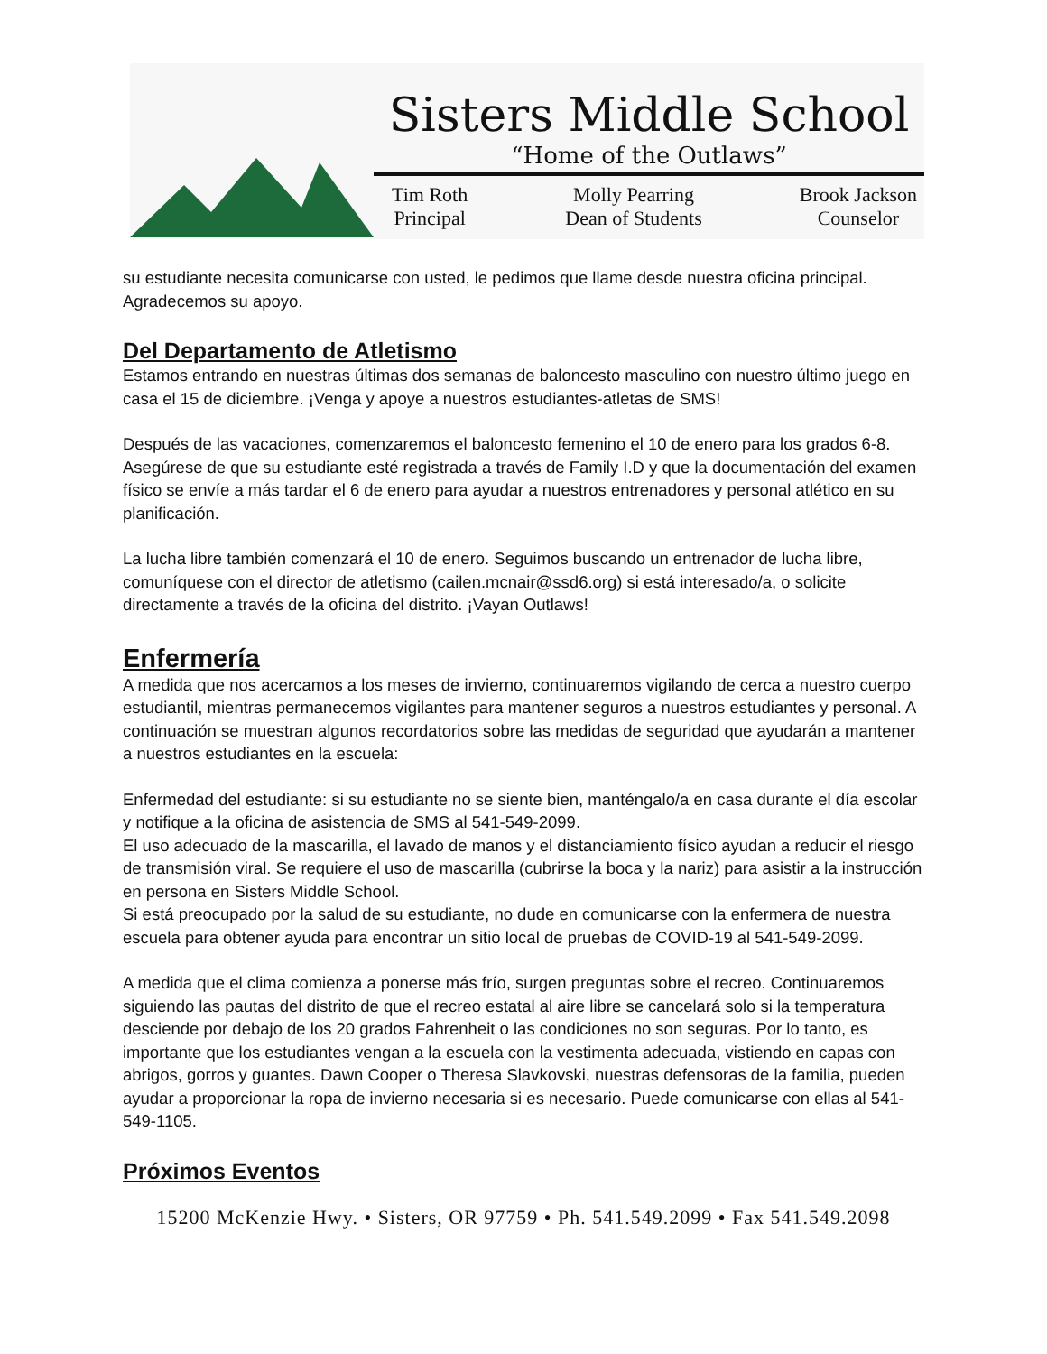Sisters Middle School
“Home of the Outlaws”
Tim Roth
Principal
Molly Pearring
Dean of Students
Brook Jackson
Counselor
su estudiante necesita comunicarse con usted, le pedimos que llame desde nuestra oficina principal. Agradecemos su apoyo.
Del Departamento de Atletismo
Estamos entrando en nuestras últimas dos semanas de baloncesto masculino con nuestro último juego en casa el 15 de diciembre. ¡Venga y apoye a nuestros estudiantes-atletas de SMS!
Después de las vacaciones, comenzaremos el baloncesto femenino el 10 de enero para los grados 6-8. Asegúrese de que su estudiante esté registrada a través de Family I.D y que la documentación del examen físico se envíe a más tardar el 6 de enero para ayudar a nuestros entrenadores y personal atlético en su planificación.
La lucha libre también comenzará el 10 de enero. Seguimos buscando un entrenador de lucha libre, comuníquese con el director de atletismo (cailen.mcnair@ssd6.org) si está interesado/a, o solicite directamente a través de la oficina del distrito. ¡Vayan Outlaws!
Enfermería
A medida que nos acercamos a los meses de invierno, continuaremos vigilando de cerca a nuestro cuerpo estudiantil, mientras permanecemos vigilantes para mantener seguros a nuestros estudiantes y personal. A continuación se muestran algunos recordatorios sobre las medidas de seguridad que ayudarán a mantener a nuestros estudiantes en la escuela:
Enfermedad del estudiante: si su estudiante no se siente bien, manténgalo/a en casa durante el día escolar y notifique a la oficina de asistencia de SMS al 541-549-2099.
El uso adecuado de la mascarilla, el lavado de manos y el distanciamiento físico ayudan a reducir el riesgo de transmisión viral. Se requiere el uso de mascarilla (cubrirse la boca y la nariz) para asistir a la instrucción en persona en Sisters Middle School.
Si está preocupado por la salud de su estudiante, no dude en comunicarse con la enfermera de nuestra escuela para obtener ayuda para encontrar un sitio local de pruebas de COVID-19 al 541-549-2099.
A medida que el clima comienza a ponerse más frío, surgen preguntas sobre el recreo. Continuaremos siguiendo las pautas del distrito de que el recreo estatal al aire libre se cancelará solo si la temperatura desciende por debajo de los 20 grados Fahrenheit o las condiciones no son seguras. Por lo tanto, es importante que los estudiantes vengan a la escuela con la vestimenta adecuada, vistiendo en capas con abrigos, gorros y guantes. Dawn Cooper o Theresa Slavkovski, nuestras defensoras de la familia, pueden ayudar a proporcionar la ropa de invierno necesaria si es necesario. Puede comunicarse con ellas al 541-549-1105.
Próximos Eventos
15200 McKenzie Hwy. • Sisters, OR 97759 • Ph. 541.549.2099 • Fax 541.549.2098